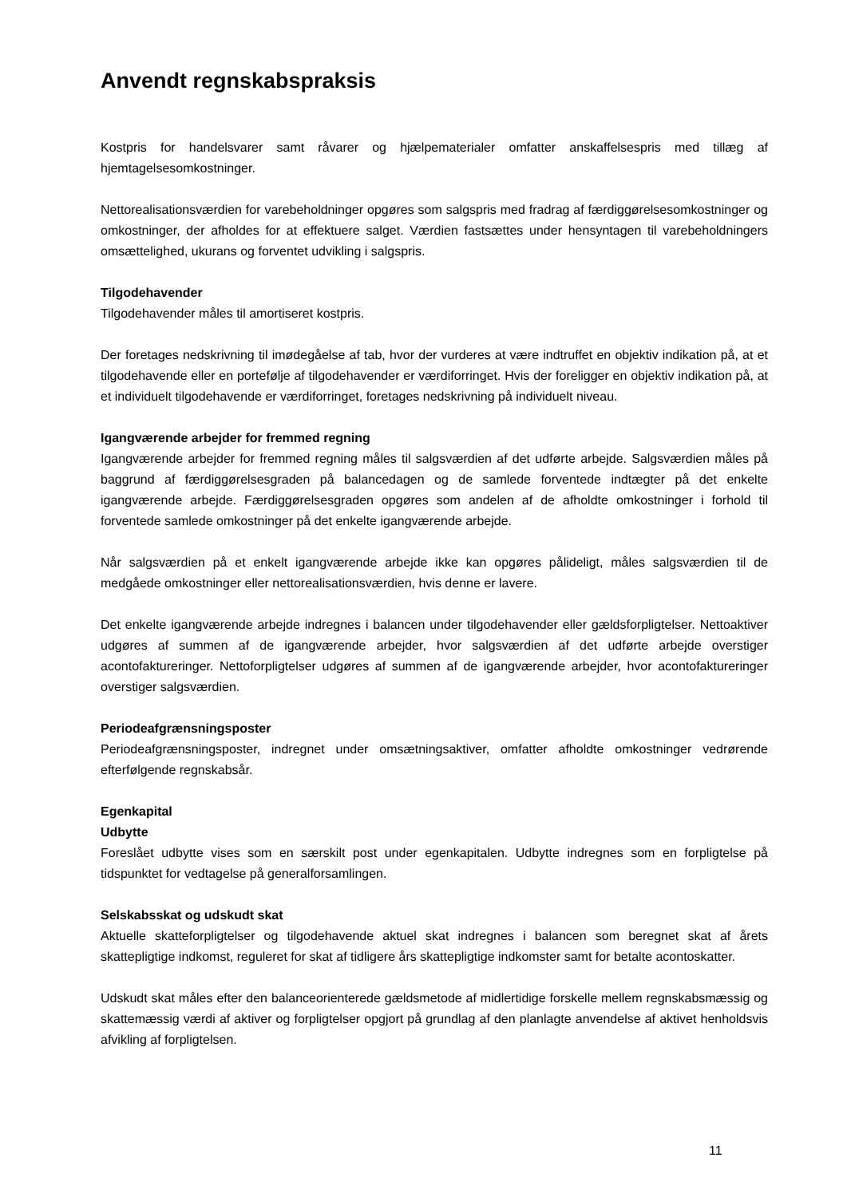Anvendt regnskabspraksis
Kostpris for handelsvarer samt råvarer og hjælpematerialer omfatter anskaffelsespris med tillæg af hjemtagelsesomkostninger.
Nettorealisationsværdien for varebeholdninger opgøres som salgspris med fradrag af færdiggørelsesomkostninger og omkostninger, der afholdes for at effektuere salget. Værdien fastsættes under hensyntagen til varebeholdningers omsættelighed, ukurans og forventet udvikling i salgspris.
Tilgodehavender
Tilgodehavender måles til amortiseret kostpris.
Der foretages nedskrivning til imødegåelse af tab, hvor der vurderes at være indtruffet en objektiv indikation på, at et tilgodehavende eller en portefølje af tilgodehavender er værdiforringet. Hvis der foreligger en objektiv indikation på, at et individuelt tilgodehavende er værdiforringet, foretages nedskrivning på individuelt niveau.
Igangværende arbejder for fremmed regning
Igangværende arbejder for fremmed regning måles til salgsværdien af det udførte arbejde. Salgsværdien måles på baggrund af færdiggørelsesgraden på balancedagen og de samlede forventede indtægter på det enkelte igangværende arbejde. Færdiggørelsesgraden opgøres som andelen af de afholdte omkostninger i forhold til forventede samlede omkostninger på det enkelte igangværende arbejde.
Når salgsværdien på et enkelt igangværende arbejde ikke kan opgøres pålideligt, måles salgsværdien til de medgåede omkostninger eller nettorealisationsværdien, hvis denne er lavere.
Det enkelte igangværende arbejde indregnes i balancen under tilgodehavender eller gældsforpligtelser. Nettoaktiver udgøres af summen af de igangværende arbejder, hvor salgsværdien af det udførte arbejde overstiger acontofaktureringer. Nettoforpligtelser udgøres af summen af de igangværende arbejder, hvor acontofaktureringer overstiger salgsværdien.
Periodeafgrænsningsposter
Periodeafgrænsningsposter, indregnet under omsætningsaktiver, omfatter afholdte omkostninger vedrørende efterfølgende regnskabsår.
Egenkapital
Udbytte
Foreslået udbytte vises som en særskilt post under egenkapitalen. Udbytte indregnes som en forpligtelse på tidspunktet for vedtagelse på generalforsamlingen.
Selskabsskat og udskudt skat
Aktuelle skatteforpligtelser og tilgodehavende aktuel skat indregnes i balancen som beregnet skat af årets skattepligtige indkomst, reguleret for skat af tidligere års skattepligtige indkomster samt for betalte acontoskatter.
Udskudt skat måles efter den balanceorienterede gældsmetode af midlertidige forskelle mellem regnskabsmæssig og skattemæssig værdi af aktiver og forpligtelser opgjort på grundlag af den planlagte anvendelse af aktivet henholdsvis afvikling af forpligtelsen.
11